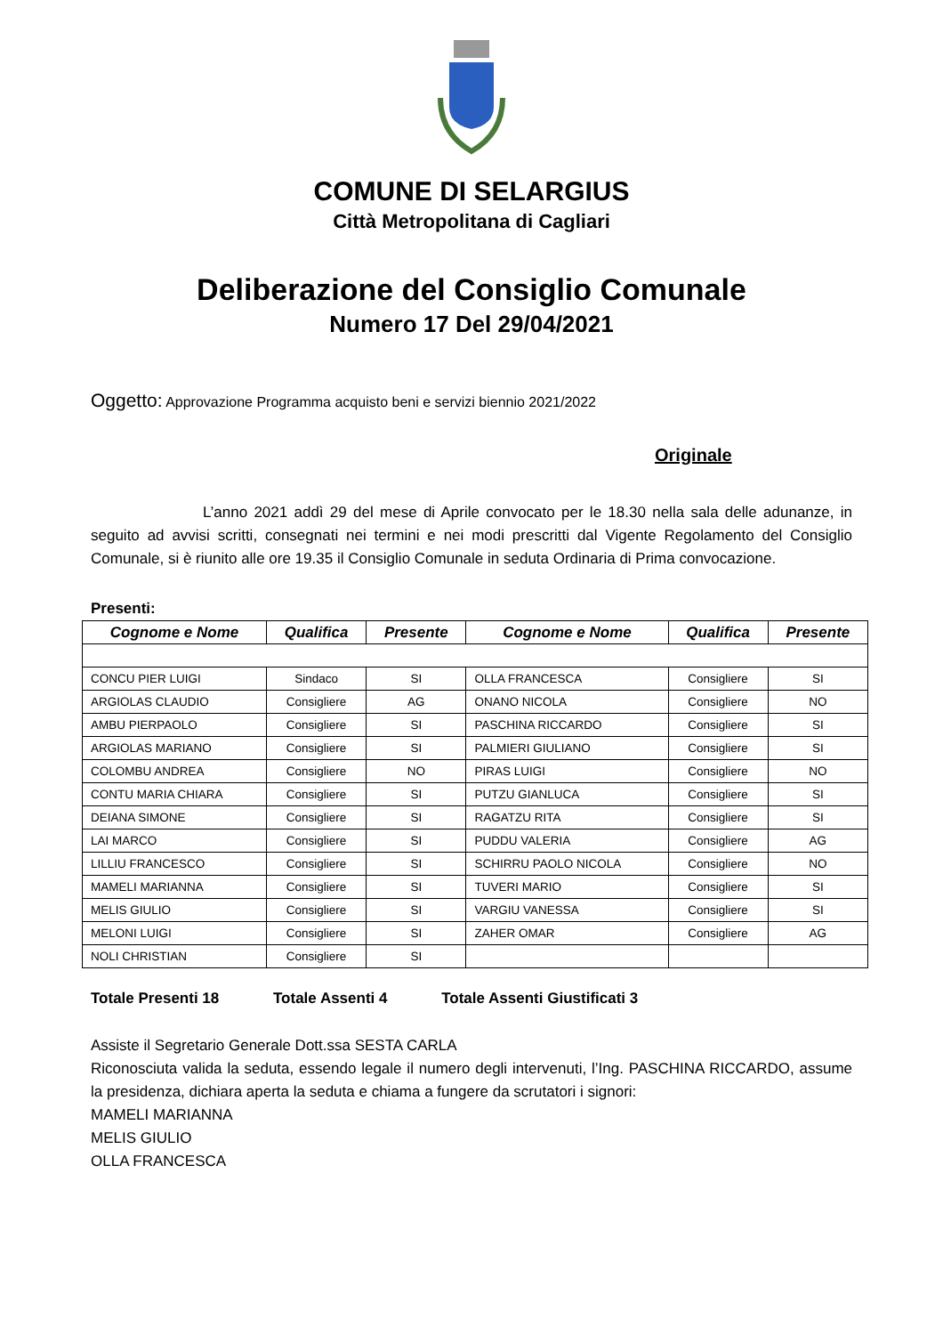COMUNE DI SELARGIUS
Città Metropolitana di Cagliari
Deliberazione del Consiglio Comunale
Numero 17 Del 29/04/2021
Oggetto: Approvazione Programma acquisto beni e servizi biennio 2021/2022
Originale
L’anno 2021 addì 29 del mese di Aprile convocato per le 18.30 nella sala delle adunanze, in seguito ad avvisi scritti, consegnati nei termini e nei modi prescritti dal Vigente Regolamento del Consiglio Comunale, si è riunito alle ore 19.35 il Consiglio Comunale in seduta Ordinaria di Prima convocazione.
Presenti:
| Cognome e Nome | Qualifica | Presente | Cognome e Nome | Qualifica | Presente |
| --- | --- | --- | --- | --- | --- |
| CONCU PIER LUIGI | Sindaco | SI | OLLA FRANCESCA | Consigliere | SI |
| ARGIOLAS CLAUDIO | Consigliere | AG | ONANO NICOLA | Consigliere | NO |
| AMBU PIERPAOLO | Consigliere | SI | PASCHINA RICCARDO | Consigliere | SI |
| ARGIOLAS MARIANO | Consigliere | SI | PALMIERI GIULIANO | Consigliere | SI |
| COLOMBU ANDREA | Consigliere | NO | PIRAS LUIGI | Consigliere | NO |
| CONTU MARIA CHIARA | Consigliere | SI | PUTZU GIANLUCA | Consigliere | SI |
| DEIANA SIMONE | Consigliere | SI | RAGATZU RITA | Consigliere | SI |
| LAI MARCO | Consigliere | SI | PUDDU VALERIA | Consigliere | AG |
| LILLIU FRANCESCO | Consigliere | SI | SCHIRRU PAOLO NICOLA | Consigliere | NO |
| MAMELI MARIANNA | Consigliere | SI | TUVERI MARIO | Consigliere | SI |
| MELIS GIULIO | Consigliere | SI | VARGIU VANESSA | Consigliere | SI |
| MELONI LUIGI | Consigliere | SI | ZAHER OMAR | Consigliere | AG |
| NOLI CHRISTIAN | Consigliere | SI | | | |
Totale Presenti 18 Totale Assenti 4 Totale Assenti Giustificati 3
Assiste il Segretario Generale Dott.ssa SESTA CARLA
Riconosciuta valida la seduta, essendo legale il numero degli intervenuti, l’Ing. PASCHINA RICCARDO, assume la presidenza, dichiara aperta la seduta e chiama a fungere da scrutatori i signori:
MAMELI MARIANNA
MELIS GIULIO
OLLA FRANCESCA